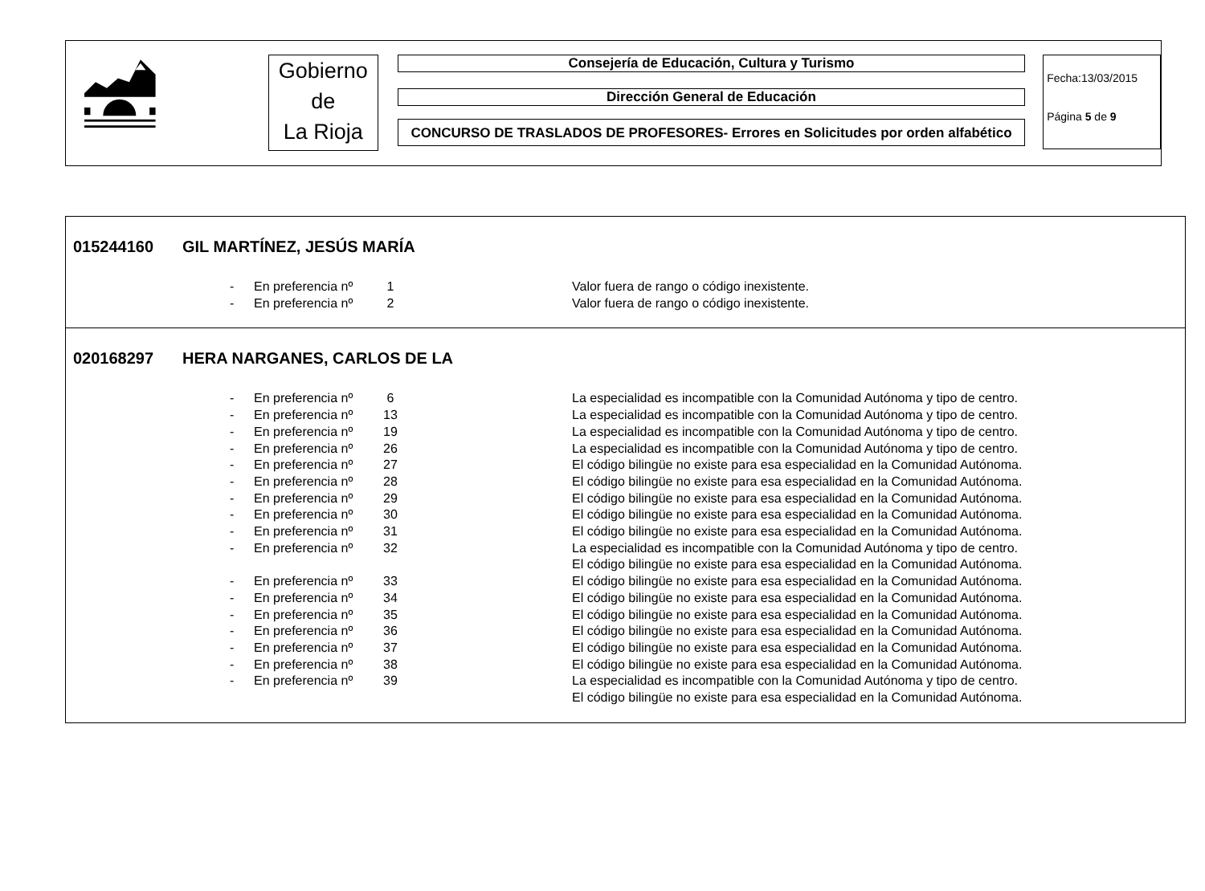Gobierno
de
La Rioja
Consejería de Educación, Cultura y Turismo
Dirección General de Educación
CONCURSO DE TRASLADOS DE PROFESORES- Errores en Solicitudes por orden alfabético
Fecha:13/03/2015
Página 5 de 9
015244160 GIL MARTÍNEZ, JESÚS MARÍA
| - | En preferencia nº | 1 | Valor fuera de rango o código inexistente. |
| - | En preferencia nº | 2 | Valor fuera de rango o código inexistente. |
020168297 HERA NARGANES, CARLOS DE LA
| - | En preferencia nº | 6 | La especialidad es incompatible con la Comunidad Autónoma y tipo de centro. |
| - | En preferencia nº | 13 | La especialidad es incompatible con la Comunidad Autónoma y tipo de centro. |
| - | En preferencia nº | 19 | La especialidad es incompatible con la Comunidad Autónoma y tipo de centro. |
| - | En preferencia nº | 26 | La especialidad es incompatible con la Comunidad Autónoma y tipo de centro. |
| - | En preferencia nº | 27 | El código bilingüe no existe para esa especialidad en la Comunidad Autónoma. |
| - | En preferencia nº | 28 | El código bilingüe no existe para esa especialidad en la Comunidad Autónoma. |
| - | En preferencia nº | 29 | El código bilingüe no existe para esa especialidad en la Comunidad Autónoma. |
| - | En preferencia nº | 30 | El código bilingüe no existe para esa especialidad en la Comunidad Autónoma. |
| - | En preferencia nº | 31 | El código bilingüe no existe para esa especialidad en la Comunidad Autónoma. |
| - | En preferencia nº | 32 | La especialidad es incompatible con la Comunidad Autónoma y tipo de centro. El código bilingüe no existe para esa especialidad en la Comunidad Autónoma. |
| - | En preferencia nº | 33 | El código bilingüe no existe para esa especialidad en la Comunidad Autónoma. |
| - | En preferencia nº | 34 | El código bilingüe no existe para esa especialidad en la Comunidad Autónoma. |
| - | En preferencia nº | 35 | El código bilingüe no existe para esa especialidad en la Comunidad Autónoma. |
| - | En preferencia nº | 36 | El código bilingüe no existe para esa especialidad en la Comunidad Autónoma. |
| - | En preferencia nº | 37 | El código bilingüe no existe para esa especialidad en la Comunidad Autónoma. |
| - | En preferencia nº | 38 | El código bilingüe no existe para esa especialidad en la Comunidad Autónoma. |
| - | En preferencia nº | 39 | La especialidad es incompatible con la Comunidad Autónoma y tipo de centro. El código bilingüe no existe para esa especialidad en la Comunidad Autónoma. |